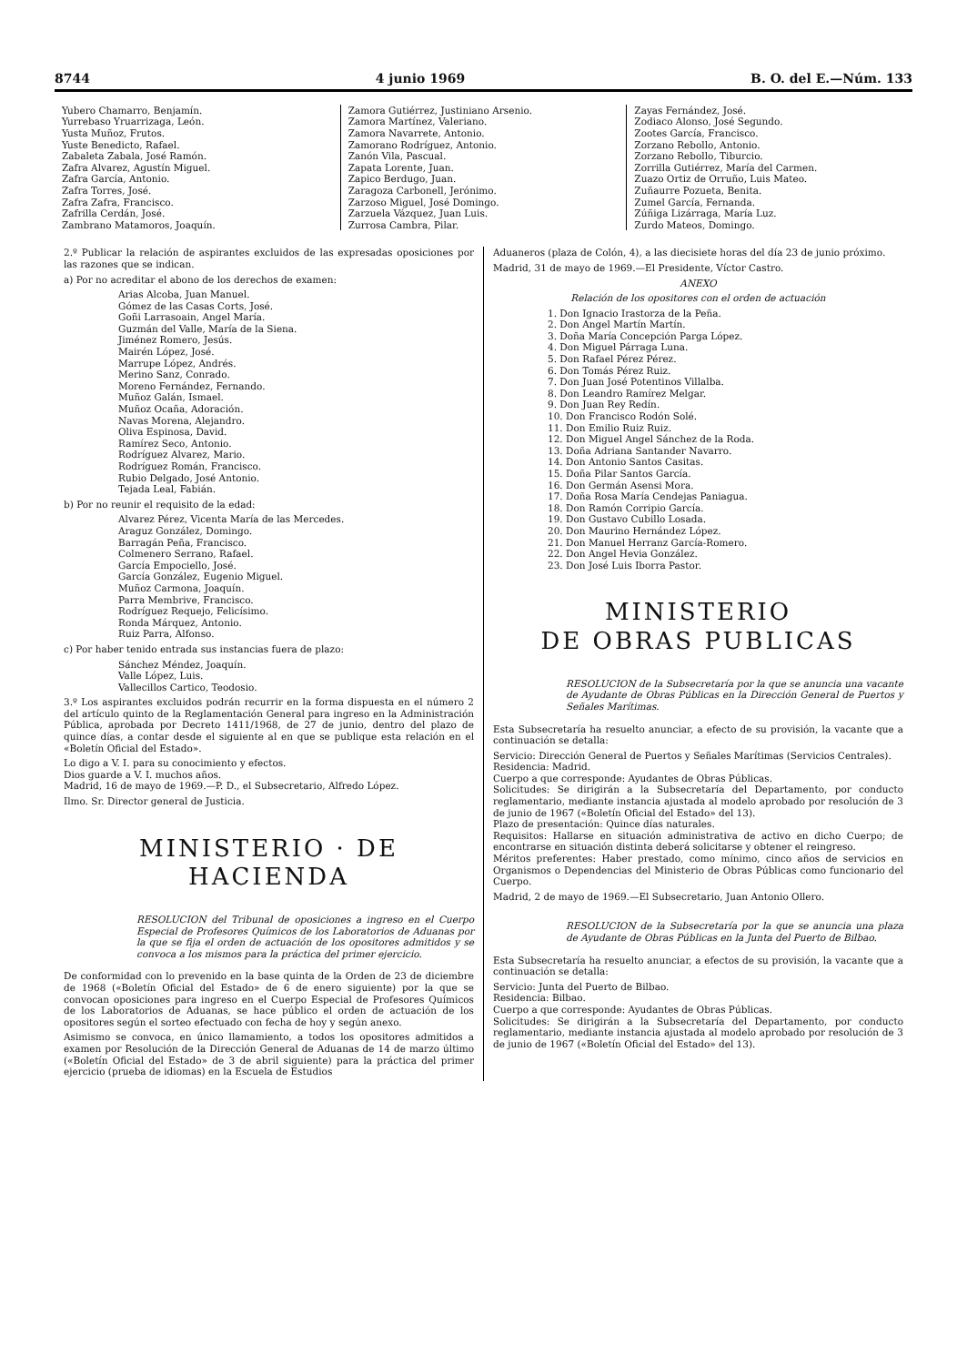8744 4 junio 1969 B. O. del E.—Núm. 133
Yubero Chamarro, Benjamín.
Yurrebaso Yruarrizaga, León.
Yusta Muñoz, Frutos.
Yuste Benedicto, Rafael.
Zabaleta Zabala, José Ramón.
Zafra Alvarez, Agustín Miguel.
Zafra García, Antonio.
Zafra Torres, José.
Zafra Zafra, Francisco.
Zafrilla Cerdán, José.
Zambrano Matamoros, Joaquín.
Zamora Gutiérrez, Justiniano Arsenio.
Zamora Martínez, Valeriano.
Zamora Navarrete, Antonio.
Zamorano Rodríguez, Antonio.
Zanón Vila, Pascual.
Zapata Lorente, Juan.
Zapico Berdugo, Juan.
Zaragoza Carbonell, Jerónimo.
Zarzoso Miguel, José Domingo.
Zarzuela Vázquez, Juan Luis.
Zurrosa Cambra, Pilar.
Zayas Fernández, José.
Zodiaco Alonso, José Segundo.
Zootes García, Francisco.
Zorzano Rebollo, Antonio.
Zorzano Rebollo, Tiburcio.
Zorrilla Gutiérrez, María del Carmen.
Zuazo Ortiz de Orruño, Luis Mateo.
Zuñaurre Pozueta, Benita.
Zumel García, Fernanda.
Zúñiga Lizárraga, María Luz.
Zurdo Mateos, Domingo.
2.º Publicar la relación de aspirantes excluidos de las expresadas oposiciones por las razones que se indican.
a) Por no acreditar el abono de los derechos de examen:
Arias Alcoba, Juan Manuel.
Gómez de las Casas Corts, José.
Goñi Larrasoain, Angel María.
Guzmán del Valle, María de la Siena.
Jiménez Romero, Jesús.
Mairén López, José.
Marrupe López, Andrés.
Merino Sanz, Conrado.
Moreno Fernández, Fernando.
Muñoz Galán, Ismael.
Muñoz Ocaña, Adoración.
Navas Morena, Alejandro.
Oliva Espinosa, David.
Ramírez Seco, Antonio.
Rodríguez Alvarez, Mario.
Rodríguez Román, Francisco.
Rubio Delgado, José Antonio.
Tejada Leal, Fabián.
b) Por no reunir el requisito de la edad:
Alvarez Pérez, Vicenta María de las Mercedes.
Araguz González, Domingo.
Barragán Peña, Francisco.
Colmenero Serrano, Rafael.
García Empociello, José.
García González, Eugenio Miguel.
Muñoz Carmona, Joaquín.
Parra Membrive, Francisco.
Rodríguez Requejo, Felicísimo.
Ronda Márquez, Antonio.
Ruiz Parra, Alfonso.
c) Por haber tenido entrada sus instancias fuera de plazo:
Sánchez Méndez, Joaquín.
Valle López, Luis.
Vallecillos Cartico, Teodosio.
3.º Los aspirantes excluidos podrán recurrir en la forma dispuesta en el número 2 del artículo quinto de la Reglamentación General para ingreso en la Administración Pública, aprobada por Decreto 1411/1968, de 27 de junio, dentro del plazo de quince días, a contar desde el siguiente al en que se publique esta relación en el «Boletín Oficial del Estado».
Lo digo a V. I. para su conocimiento y efectos.
Dios guarde a V. I. muchos años.
Madrid, 16 de mayo de 1969.—P. D., el Subsecretario, Alfredo López.
Ilmo. Sr. Director general de Justicia.
MINISTERIO · DE HACIENDA
RESOLUCION del Tribunal de oposiciones a ingreso en el Cuerpo Especial de Profesores Químicos de los Laboratorios de Aduanas por la que se fija el orden de actuación de los opositores admitidos y se convoca a los mismos para la práctica del primer ejercicio.
De conformidad con lo prevenido en la base quinta de la Orden de 23 de diciembre de 1968 («Boletín Oficial del Estado» de 6 de enero siguiente) por la que se convocan oposiciones para ingreso en el Cuerpo Especial de Profesores Químicos de los Laboratorios de Aduanas, se hace público el orden de actuación de los opositores según el sorteo efectuado con fecha de hoy y según anexo.
Asimismo se convoca, en único llamamiento, a todos los opositores admitidos a examen por Resolución de la Dirección General de Aduanas de 14 de marzo último («Boletín Oficial del Estado» de 3 de abril siguiente) para la práctica del primer ejercicio (prueba de idiomas) en la Escuela de Estudios
Aduaneros (plaza de Colón, 4), a las diecisiete horas del día 23 de junio próximo.
Madrid, 31 de mayo de 1969.—El Presidente, Víctor Castro.
ANEXO
Relación de los opositores con el orden de actuación
1. Don Ignacio Irastorza de la Peña.
2. Don Angel Martín Martín.
3. Doña María Concepción Parga López.
4. Don Miguel Párraga Luna.
5. Don Rafael Pérez Pérez.
6. Don Tomás Pérez Ruiz.
7. Don Juan José Potentinos Villalba.
8. Don Leandro Ramírez Melgar.
9. Don Juan Rey Redín.
10. Don Francisco Rodón Solé.
11. Don Emilio Ruiz Ruiz.
12. Don Miguel Angel Sánchez de la Roda.
13. Doña Adriana Santander Navarro.
14. Don Antonio Santos Casitas.
15. Doña Pilar Santos García.
16. Don Germán Asensi Mora.
17. Doña Rosa María Cendejas Paniagua.
18. Don Ramón Corripio García.
19. Don Gustavo Cubillo Losada.
20. Don Maurino Hernández López.
21. Don Manuel Herranz García-Romero.
22. Don Angel Hevia González.
23. Don José Luis Iborra Pastor.
MINISTERIO
DE OBRAS PUBLICAS
RESOLUCION de la Subsecretaría por la que se anuncia una vacante de Ayudante de Obras Públicas en la Dirección General de Puertos y Señales Marítimas.
Esta Subsecretaría ha resuelto anunciar, a efecto de su provisión, la vacante que a continuación se detalla:
Servicio: Dirección General de Puertos y Señales Marítimas (Servicios Centrales).
Residencia: Madrid.
Cuerpo a que corresponde: Ayudantes de Obras Públicas.
Solicitudes: Se dirigirán a la Subsecretaría del Departamento, por conducto reglamentario, mediante instancia ajustada al modelo aprobado por resolución de 3 de junio de 1967 («Boletín Oficial del Estado» del 13).
Plazo de presentación: Quince días naturales.
Requisitos: Hallarse en situación administrativa de activo en dicho Cuerpo; de encontrarse en situación distinta deberá solicitarse y obtener el reingreso.
Méritos preferentes: Haber prestado, como mínimo, cinco años de servicios en Organismos o Dependencias del Ministerio de Obras Públicas como funcionario del Cuerpo.
Madrid, 2 de mayo de 1969.—El Subsecretario, Juan Antonio Ollero.
RESOLUCION de la Subsecretaría por la que se anuncia una plaza de Ayudante de Obras Públicas en la Junta del Puerto de Bilbao.
Esta Subsecretaría ha resuelto anunciar, a efectos de su provisión, la vacante que a continuación se detalla:
Servicio: Junta del Puerto de Bilbao.
Residencia: Bilbao.
Cuerpo a que corresponde: Ayudantes de Obras Públicas.
Solicitudes: Se dirigirán a la Subsecretaría del Departamento, por conducto reglamentario, mediante instancia ajustada al modelo aprobado por resolución de 3 de junio de 1967 («Boletín Oficial del Estado» del 13).